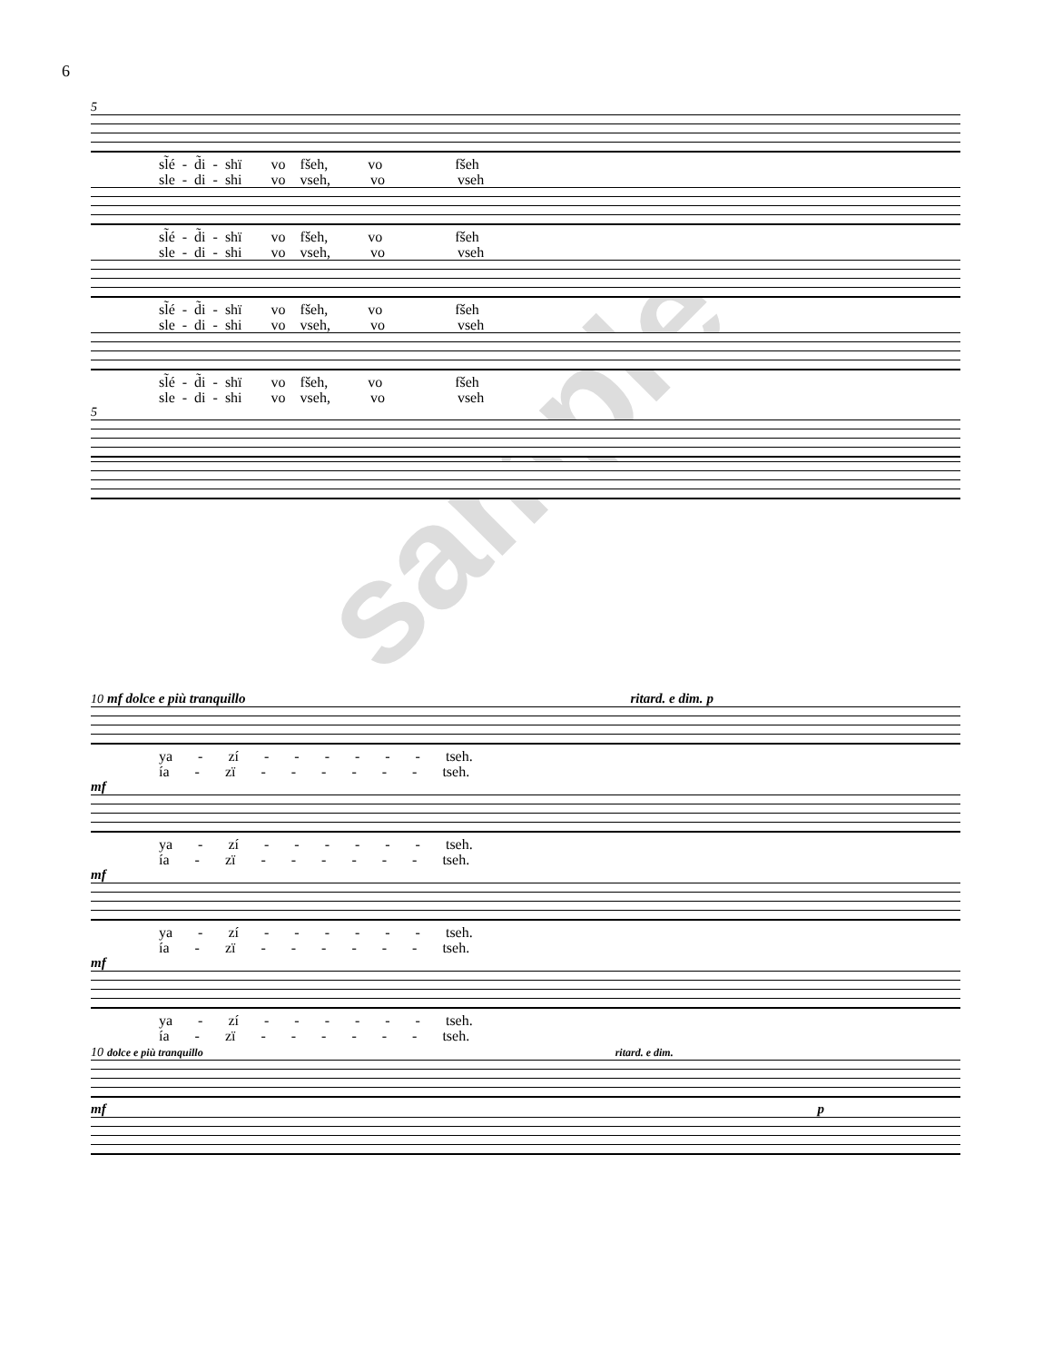6
sample
5
sl̃é - d̃i - shï vo fšeh, vo fšeh sle - di - shi vo vseh, vo vseh
sl̃é - d̃i - shï vo fšeh, vo fšeh sle - di - shi vo vseh, vo vseh
sl̃é - d̃i - shï vo fšeh, vo fšeh sle - di - shi vo vseh, vo vseh
sl̃é - d̃i - shï vo fšeh, vo fšeh sle - di - shi vo vseh, vo vseh
5
10 mf dolce e più tranquillo ritard. e dim. p
ya - zí - - - - - - tseh. ía - zï - - - - - - tseh.
mf
ya - zí - - - - - - tseh. ía - zï - - - - - - tseh.
mf
ya - zí - - - - - - tseh. ía - zï - - - - - - tseh.
mf
ya - zí - - - - - - tseh. ía - zï - - - - - - tseh.
10 dolce e più tranquillo ritard. e dim.
mf p